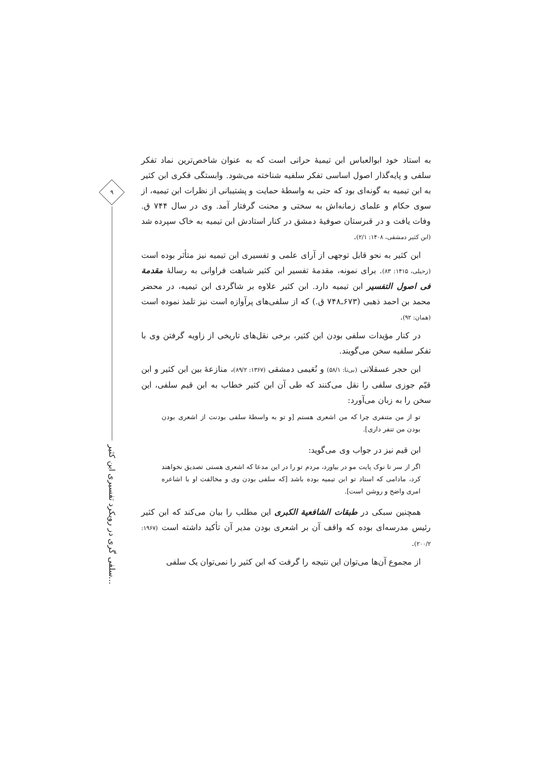۹
سلفی گری در رویکرد تفسیری ابن کثیر...
به استاد خود ابوالعباس ابن تیمیهٔ حرانی است که به عنوان شاخص‌ترین نماد تفکر سلفی و پایه‌گذار اصول اساسی تفکر سلفیه شناخته می‌شود. وابستگی فکری ابن کثیر به ابن تیمیه به گونه‌ای بود که حتی به واسطهٔ حمایت و پشتیبانی از نظرات ابن تیمیه، از سوی حکام و علمای زمانه‌اش به سختی و محنت گرفتار آمد. وی در سال ۷۴۴ ق. وفات یافت و در قبرستان صوفیهٔ دمشق در کنار استادش ابن تیمیه به خاک سپرده شد (ابن کثیر دمشقی، ۱۴۰۸: ۲/۱).
ابن کثیر به نحو قابل توجهی از آرای علمی و تفسیری ابن تیمیه نیز متأثر بوده است (زحیلی، ۱۴۱۵: ۸۳). برای نمونه، مقدمهٔ تفسیر ابن کثیر شباهت فراوانی به رسالهٔ مقدمة فی اصول التفسیر ابن تیمیه دارد. ابن کثیر علاوه بر شاگردی ابن تیمیه، در محضر محمد بن احمد ذهبی (۶۷۳ـ۷۴۸ ق.) که از سلفی‌های پرآوازه است نیز تلمذ نموده است (همان: ۹۲).
در کنار مؤیدات سلفی بودن ابن کثیر، برخی نقل‌های تاریخی از زاویه گرفتن وی با تفکر سلفیه سخن می‌گویند.
ابن حجر عسقلانی (بی‌تا: ۵۸/۱) و نُعَیمی دمشقی (۱۳۶۷: ۸۹/۲)، منازعهٔ بین ابن کثیر و ابن قیّم جوزی سلفی را نقل می‌کنند که طی آن ابن کثیر خطاب به ابن قیم سلفی، این سخن را به زبان می‌آورد:
تو از من متنفری چرا که من اشعری هستم [و تو به واسطهٔ سلفی بودنت از اشعری بودن بودن من تنفر داری].
ابن قیم نیز در جواب وی می‌گوید:
اگر از سر تا نوک پایت مو در بیاورد، مردم تو را در این مدعا که اشعری هستی تصدیق نخواهند کرد، مادامی که استاد تو ابن تیمیه بوده باشد [که سلفی بودن وی و مخالفت او با اشاعره امری واضح و روشن است].
همچنین سبکی در طبقات الشافعیة الکبری این مطلب را بیان می‌کند که ابن کثیر رئیس مدرسه‌ای بوده که واقف آن بر اشعری بودن مدیر آن تأکید داشته است (۱۹۶۷: ۲۰۰/۲).
از مجموع آن‌ها می‌توان این نتیجه را گرفت که ابن کثیر را نمی‌توان یک سلفی